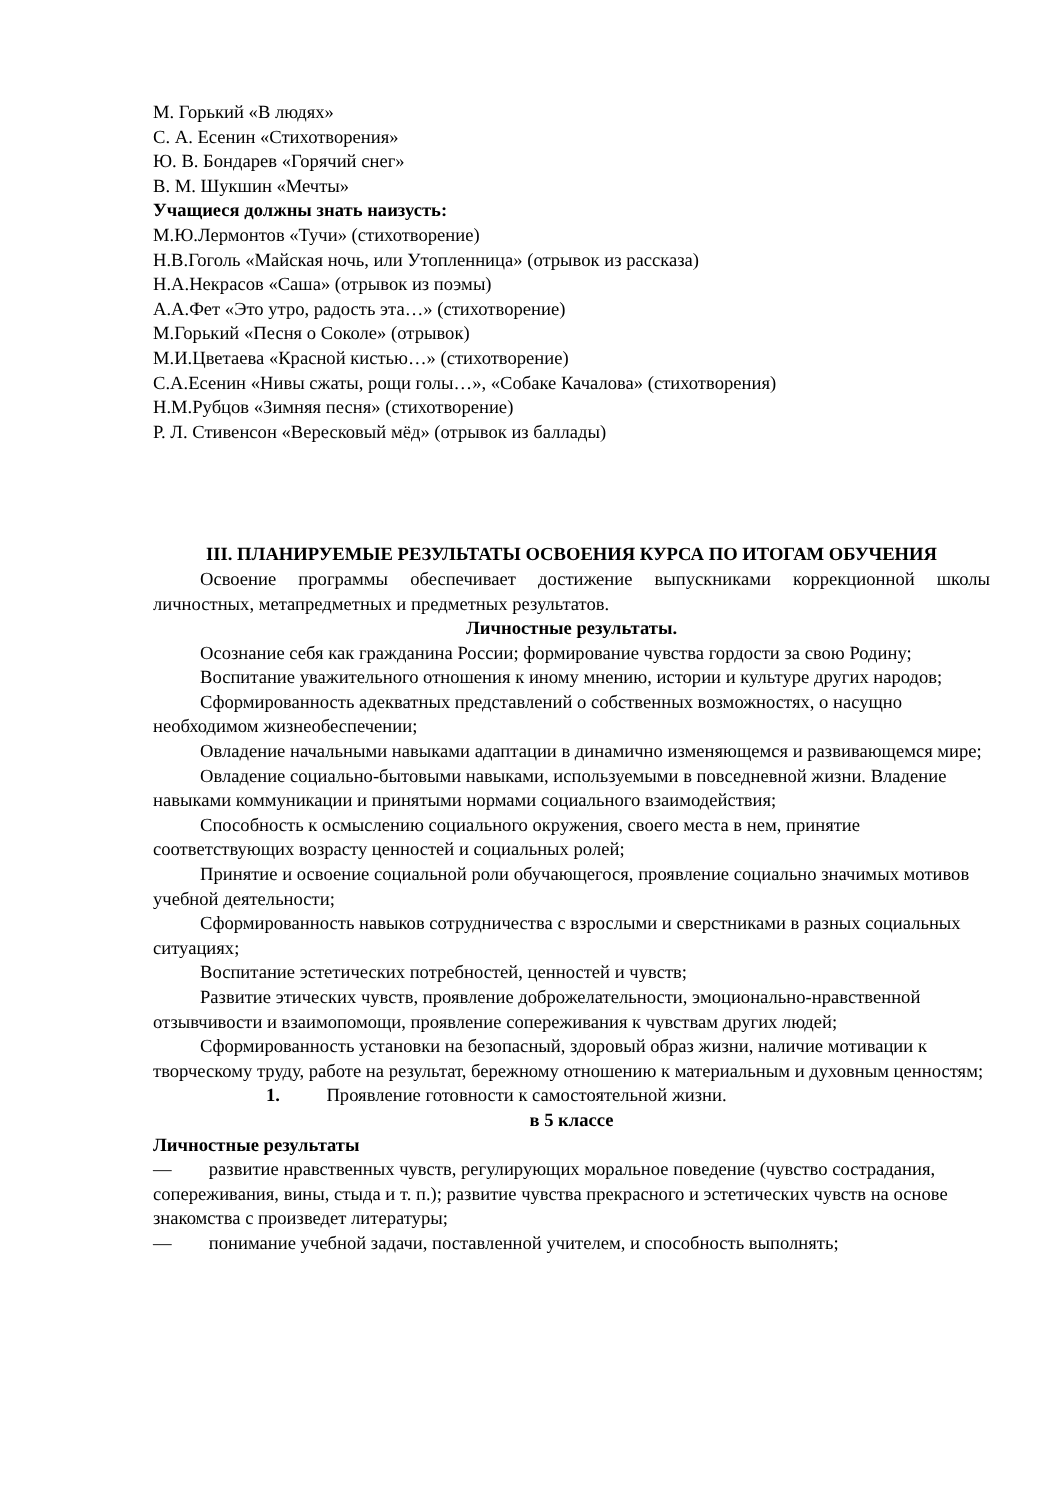М. Горький «В людях»
С. А. Есенин «Стихотворения»
Ю. В. Бондарев «Горячий снег»
В. М. Шукшин «Мечты»
Учащиеся должны знать наизусть:
М.Ю.Лермонтов «Тучи» (стихотворение)
Н.В.Гоголь «Майская ночь, или Утопленница» (отрывок из рассказа)
Н.А.Некрасов «Саша» (отрывок из поэмы)
А.А.Фет «Это утро, радость эта…» (стихотворение)
М.Горький «Песня о Соколе» (отрывок)
М.И.Цветаева «Красной кистью…» (стихотворение)
С.А.Есенин «Нивы сжаты, рощи голы…», «Собаке Качалова» (стихотворения)
Н.М.Рубцов «Зимняя песня» (стихотворение)
Р. Л. Стивенсон «Вересковый мёд» (отрывок из баллады)
III. ПЛАНИРУЕМЫЕ РЕЗУЛЬТАТЫ ОСВОЕНИЯ КУРСА ПО ИТОГАМ ОБУЧЕНИЯ
Освоение программы обеспечивает достижение выпускниками коррекционной школы личностных, метапредметных и предметных результатов.
Личностные результаты.
Осознание себя как гражданина России; формирование чувства гордости за свою Родину;
Воспитание уважительного отношения к иному мнению, истории и культуре других народов;
Сформированность адекватных представлений о собственных возможностях, о насущно необходимом жизнеобеспечении;
Овладение начальными навыками адаптации в динамично изменяющемся и развивающемся мире;
Овладение социально-бытовыми навыками, используемыми в повседневной жизни. Владение навыками коммуникации и принятыми нормами социального взаимодействия;
Способность к осмыслению социального окружения, своего места в нем, принятие соответствующих возрасту ценностей и социальных ролей;
Принятие и освоение социальной роли обучающегося, проявление социально значимых мотивов учебной деятельности;
Сформированность навыков сотрудничества с взрослыми и сверстниками в разных социальных ситуациях;
Воспитание эстетических потребностей, ценностей и чувств;
Развитие этических чувств, проявление доброжелательности, эмоционально-нравственной отзывчивости и взаимопомощи, проявление сопереживания к чувствам других людей;
Сформированность установки на безопасный, здоровый образ жизни, наличие мотивации к творческому труду, работе на результат, бережному отношению к материальным и духовным ценностям;
1. Проявление готовности к самостоятельной жизни.
в 5 классе
Личностные результаты
— развитие нравственных чувств, регулирующих моральное поведение (чувство сострадания, сопереживания, вины, стыда и т. п.); развитие чувства прекрасного и эстетических чувств на основе знакомства с произведет литературы;
— понимание учебной задачи, поставленной учителем, и способность выполнять;